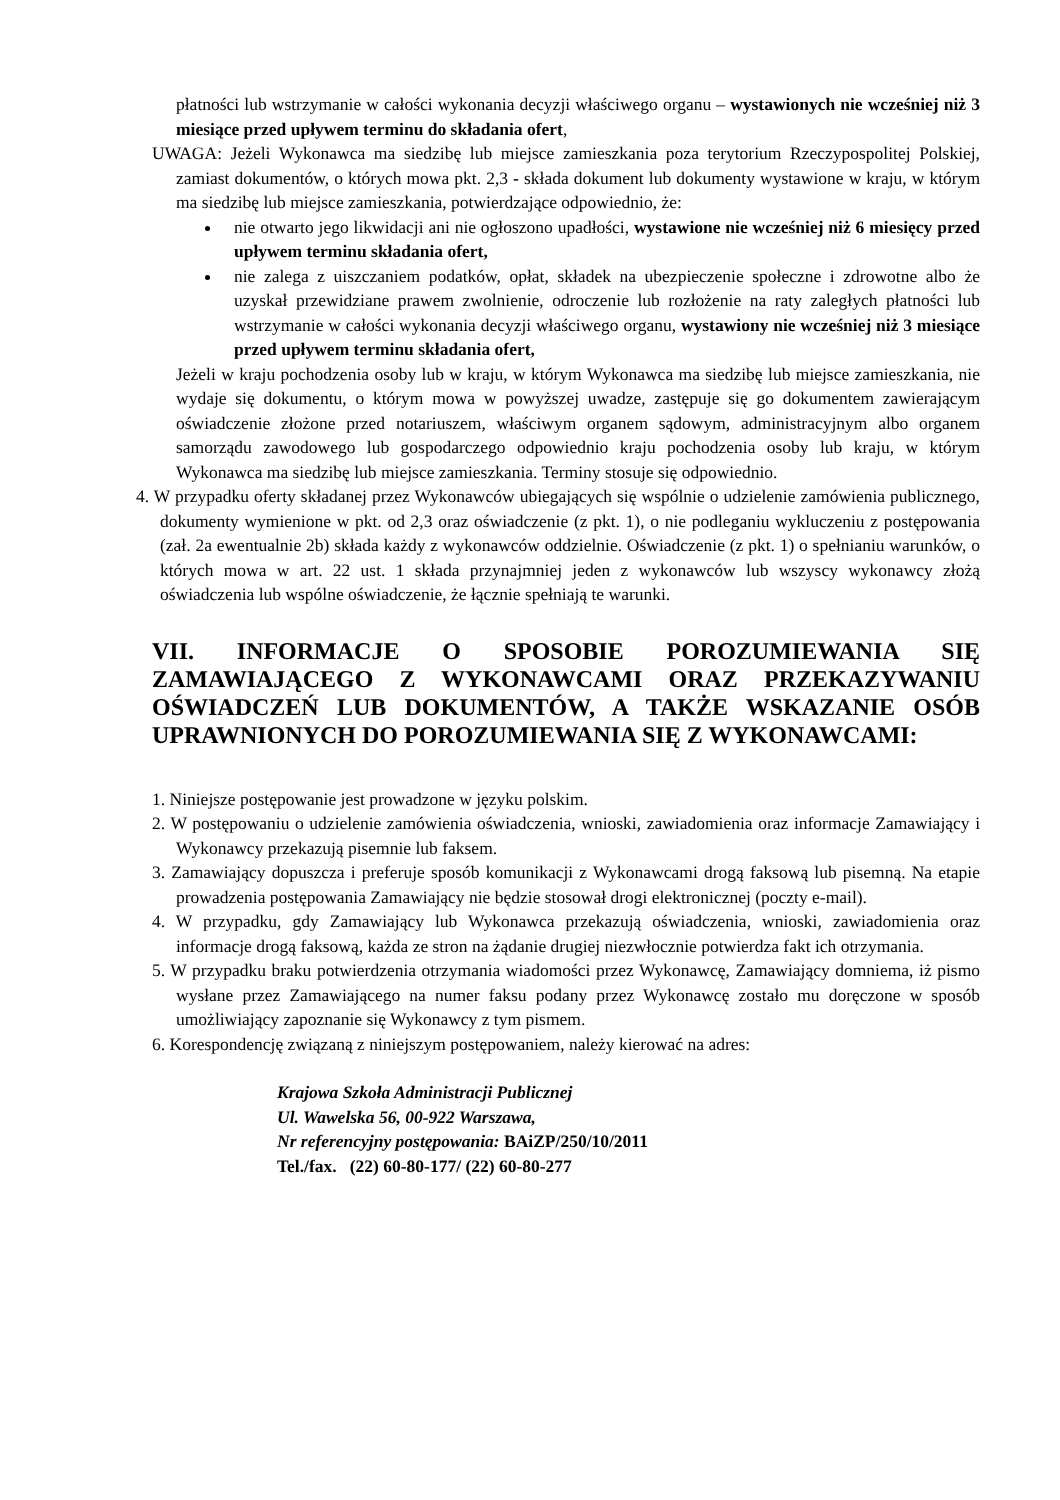płatności lub wstrzymanie w całości wykonania decyzji właściwego organu – wystawionych nie wcześniej niż 3 miesiące przed upływem terminu do składania ofert,
UWAGA: Jeżeli Wykonawca ma siedzibę lub miejsce zamieszkania poza terytorium Rzeczypospolitej Polskiej, zamiast dokumentów, o których mowa pkt. 2,3 - składa dokument lub dokumenty wystawione w kraju, w którym ma siedzibę lub miejsce zamieszkania, potwierdzające odpowiednio, że:
nie otwarto jego likwidacji ani nie ogłoszono upadłości, wystawione nie wcześniej niż 6 miesięcy przed upływem terminu składania ofert,
nie zalega z uiszczaniem podatków, opłat, składek na ubezpieczenie społeczne i zdrowotne albo że uzyskał przewidziane prawem zwolnienie, odroczenie lub rozłożenie na raty zaległych płatności lub wstrzymanie w całości wykonania decyzji właściwego organu, wystawiony nie wcześniej niż 3 miesiące przed upływem terminu składania ofert,
Jeżeli w kraju pochodzenia osoby lub w kraju, w którym Wykonawca ma siedzibę lub miejsce zamieszkania, nie wydaje się dokumentu, o którym mowa w powyższej uwadze, zastępuje się go dokumentem zawierającym oświadczenie złożone przed notariuszem, właściwym organem sądowym, administracyjnym albo organem samorządu zawodowego lub gospodarczego odpowiednio kraju pochodzenia osoby lub kraju, w którym Wykonawca ma siedzibę lub miejsce zamieszkania. Terminy stosuje się odpowiednio.
4. W przypadku oferty składanej przez Wykonawców ubiegających się wspólnie o udzielenie zamówienia publicznego, dokumenty wymienione w pkt. od 2,3 oraz oświadczenie (z pkt. 1), o nie podleganiu wykluczeniu z postępowania (zał. 2a ewentualnie 2b) składa każdy z wykonawców oddzielnie. Oświadczenie (z pkt. 1) o spełnianiu warunków, o których mowa w art. 22 ust. 1 składa przynajmniej jeden z wykonawców lub wszyscy wykonawcy złożą oświadczenia lub wspólne oświadczenie, że łącznie spełniają te warunki.
VII. INFORMACJE O SPOSOBIE POROZUMIEWANIA SIĘ ZAMAWIAJĄCEGO Z WYKONAWCAMI ORAZ PRZEKAZYWANIU OŚWIADCZEŃ LUB DOKUMENTÓW, A TAKŻE WSKAZANIE OSÓB UPRAWNIONYCH DO POROZUMIEWANIA SIĘ Z WYKONAWCAMI:
1. Niniejsze postępowanie jest prowadzone w języku polskim.
2. W postępowaniu o udzielenie zamówienia oświadczenia, wnioski, zawiadomienia oraz informacje Zamawiający i Wykonawcy przekazują pisemnie lub faksem.
3. Zamawiający dopuszcza i preferuje sposób komunikacji z Wykonawcami drogą faksową lub pisemną. Na etapie prowadzenia postępowania Zamawiający nie będzie stosował drogi elektronicznej (poczty e-mail).
4. W przypadku, gdy Zamawiający lub Wykonawca przekazują oświadczenia, wnioski, zawiadomienia oraz informacje drogą faksową, każda ze stron na żądanie drugiej niezwłocznie potwierdza fakt ich otrzymania.
5. W przypadku braku potwierdzenia otrzymania wiadomości przez Wykonawcę, Zamawiający domniema, iż pismo wysłane przez Zamawiającego na numer faksu podany przez Wykonawcę zostało mu doręczone w sposób umożliwiający zapoznanie się Wykonawcy z tym pismem.
6. Korespondencję związaną z niniejszym postępowaniem, należy kierować na adres:
Krajowa Szkoła Administracji Publicznej
Ul. Wawelska 56, 00-922 Warszawa,
Nr referencyjny postępowania: BAiZP/250/10/2011
Tel./fax. (22) 60-80-177/ (22) 60-80-277